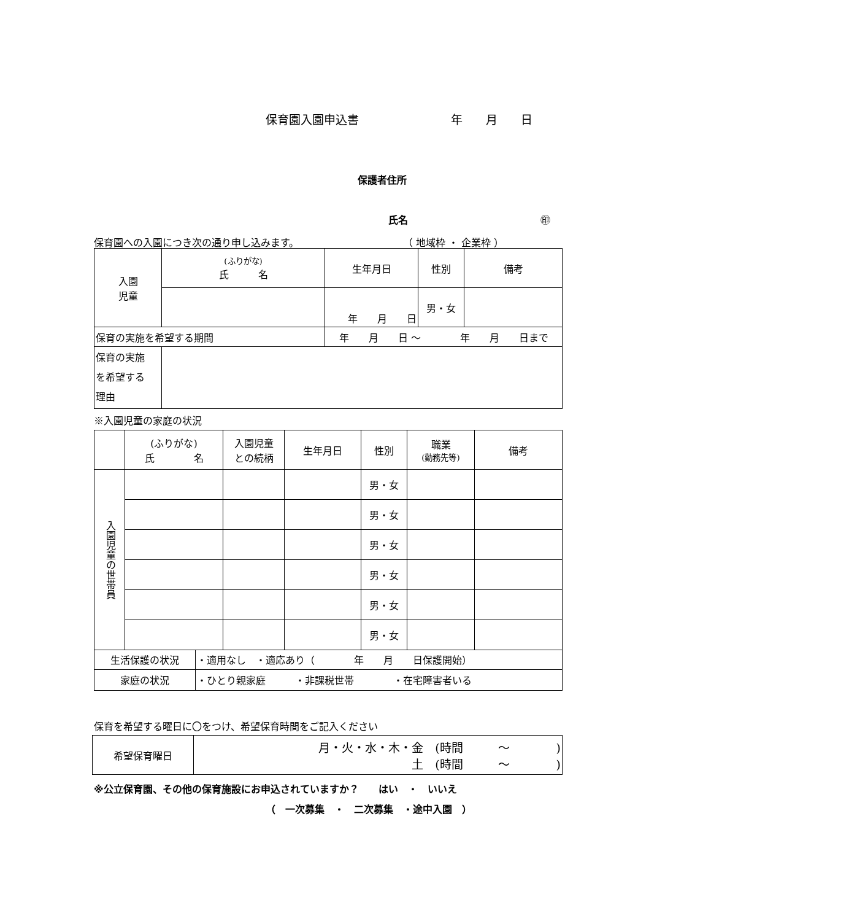保育園入園申込書 年　　月　　日
保護者住所
氏名 ㊞
保育園への入園につき次の通り申し込みます。 （ 地域枠 ・ 企業枠 ）
| 入園 児童 | (ふりがな) 氏 名 | | 生年月日 | 性別 | 備考 |
| | | | 年 月 日 | 男・女 | |
| 保育の実施を希望する期間 | | 年 月 日 ～ 年 月 日まで | | | |
| 保育の実施 を希望する 理由 | | | | | |
※入園児童の家庭の状況
| | (ふりがな) 氏 名 | 入園児童 との続柄 | 生年月日 | 性別 | 職業 (勤務先等) | 備考 |
| 入園児童の世帯員 | | | | 男・女 | | |
| | | | | 男・女 | | |
| | | | | 男・女 | | |
| | | | | 男・女 | | |
| | | | | 男・女 | | |
| | | | | 男・女 | | |
| 生活保護の状況 | ・適用なし ・適応あり（ 年 月 日保護開始） |
| 家庭の状況 | ・ひとり親家庭 ・非課税世帯 ・在宅障害者いる |
保育を希望する曜日に〇をつけ、希望保育時間をご記入ください
| 希望保育曜日 | 月・火・水・木・金 (時間 ～ ) 土 (時間 ～ ) |
※公立保育園、その他の保育施設にお申込されていますか？　　はい　・　いいえ
（　一次募集　・　二次募集　・途中入園　）